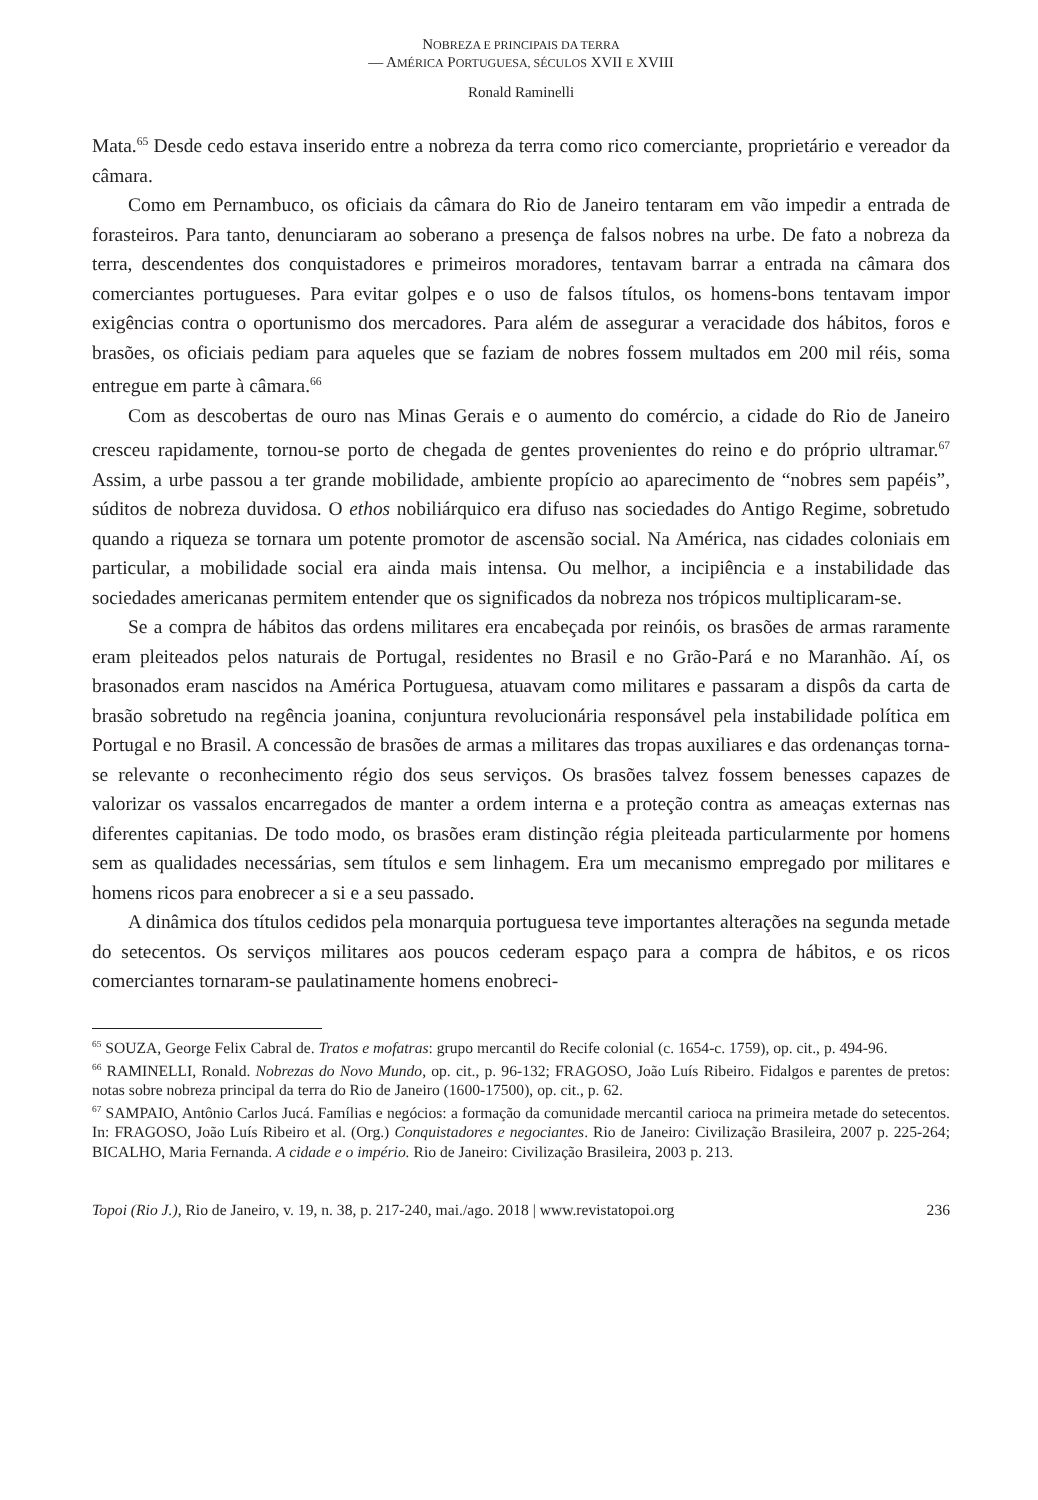NOBREZA E PRINCIPAIS DA TERRA
— AMÉRICA PORTUGUESA, SÉCULOS XVII E XVIII
Ronald Raminelli
Mata.<sup>65</sup> Desde cedo estava inserido entre a nobreza da terra como rico comerciante, proprietário e vereador da câmara.
Como em Pernambuco, os oficiais da câmara do Rio de Janeiro tentaram em vão impedir a entrada de forasteiros. Para tanto, denunciaram ao soberano a presença de falsos nobres na urbe. De fato a nobreza da terra, descendentes dos conquistadores e primeiros moradores, tentavam barrar a entrada na câmara dos comerciantes portugueses. Para evitar golpes e o uso de falsos títulos, os homens-bons tentavam impor exigências contra o oportunismo dos mercadores. Para além de assegurar a veracidade dos hábitos, foros e brasões, os oficiais pediam para aqueles que se faziam de nobres fossem multados em 200 mil réis, soma entregue em parte à câmara.<sup>66</sup>
Com as descobertas de ouro nas Minas Gerais e o aumento do comércio, a cidade do Rio de Janeiro cresceu rapidamente, tornou-se porto de chegada de gentes provenientes do reino e do próprio ultramar.<sup>67</sup> Assim, a urbe passou a ter grande mobilidade, ambiente propício ao aparecimento de “nobres sem papéis”, súditos de nobreza duvidosa. O ethos nobiliárquico era difuso nas sociedades do Antigo Regime, sobretudo quando a riqueza se tornara um potente promotor de ascensão social. Na América, nas cidades coloniais em particular, a mobilidade social era ainda mais intensa. Ou melhor, a incipiência e a instabilidade das sociedades americanas permitem entender que os significados da nobreza nos trópicos multiplicaram-se.
Se a compra de hábitos das ordens militares era encabeçada por reinóis, os brasões de armas raramente eram pleiteados pelos naturais de Portugal, residentes no Brasil e no Grão-Pará e no Maranhão. Aí, os brasonados eram nascidos na América Portuguesa, atuavam como militares e passaram a dispôs da carta de brasão sobretudo na regência joanina, conjuntura revolucionária responsável pela instabilidade política em Portugal e no Brasil. A concessão de brasões de armas a militares das tropas auxiliares e das ordenanças torna-se relevante o reconhecimento régio dos seus serviços. Os brasões talvez fossem benesses capazes de valorizar os vassalos encarregados de manter a ordem interna e a proteção contra as ameaças externas nas diferentes capitanias. De todo modo, os brasões eram distinção régia pleiteada particularmente por homens sem as qualidades necessárias, sem títulos e sem linhagem. Era um mecanismo empregado por militares e homens ricos para enobrecer a si e a seu passado.
A dinâmica dos títulos cedidos pela monarquia portuguesa teve importantes alterações na segunda metade do setecentos. Os serviços militares aos poucos cederam espaço para a compra de hábitos, e os ricos comerciantes tornaram-se paulatinamente homens enobreci-
<sup>65</sup> SOUZA, George Felix Cabral de. Tratos e mofatras: grupo mercantil do Recife colonial (c. 1654-c. 1759), op. cit., p. 494-96.
<sup>66</sup> RAMINELLI, Ronald. Nobrezas do Novo Mundo, op. cit., p. 96-132; FRAGOSO, João Luís Ribeiro. Fidalgos e parentes de pretos: notas sobre nobreza principal da terra do Rio de Janeiro (1600-17500), op. cit., p. 62.
<sup>67</sup> SAMPAIO, Antônio Carlos Jucá. Famílias e negócios: a formação da comunidade mercantil carioca na primeira metade do setecentos. In: FRAGOSO, João Luís Ribeiro et al. (Org.) Conquistadores e negociantes. Rio de Janeiro: Civilização Brasileira, 2007 p. 225-264; BICALHO, Maria Fernanda. A cidade e o império. Rio de Janeiro: Civilização Brasileira, 2003 p. 213.
Topoi (Rio J.), Rio de Janeiro, v. 19, n. 38, p. 217-240, mai./ago. 2018 | www.revistatopoi.org 236